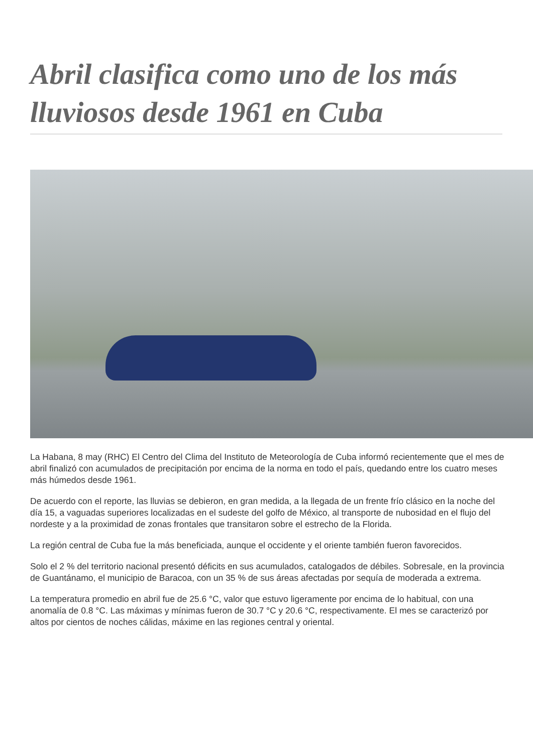Abril clasifica como uno de los más lluviosos desde 1961 en Cuba
La Habana, 8 may (RHC) El Centro del Clima del Instituto de Meteorología de Cuba informó recientemente que el mes de abril finalizó con acumulados de precipitación por encima de la norma en todo el país, quedando entre los cuatro meses más húmedos desde 1961.
De acuerdo con el reporte, las lluvias se debieron, en gran medida, a la llegada de un frente frío clásico en la noche del día 15, a vaguadas superiores localizadas en el sudeste del golfo de México, al transporte de nubosidad en el flujo del nordeste y a la proximidad de zonas frontales que transitaron sobre el estrecho de la Florida.
La región central de Cuba fue la más beneficiada, aunque el occidente y el oriente también fueron favorecidos.
Solo el 2 % del territorio nacional presentó déficits en sus acumulados, catalogados de débiles. Sobresale, en la provincia de Guantánamo, el municipio de Baracoa, con un 35 % de sus áreas afectadas por sequía de moderada a extrema.
La temperatura promedio en abril fue de 25.6 °C, valor que estuvo ligeramente por encima de lo habitual, con una anomalía de 0.8 °C. Las máximas y mínimas fueron de 30.7 °C y 20.6 °C, respectivamente. El mes se caracterizó por altos por cientos de noches cálidas, máxime en las regiones central y oriental.